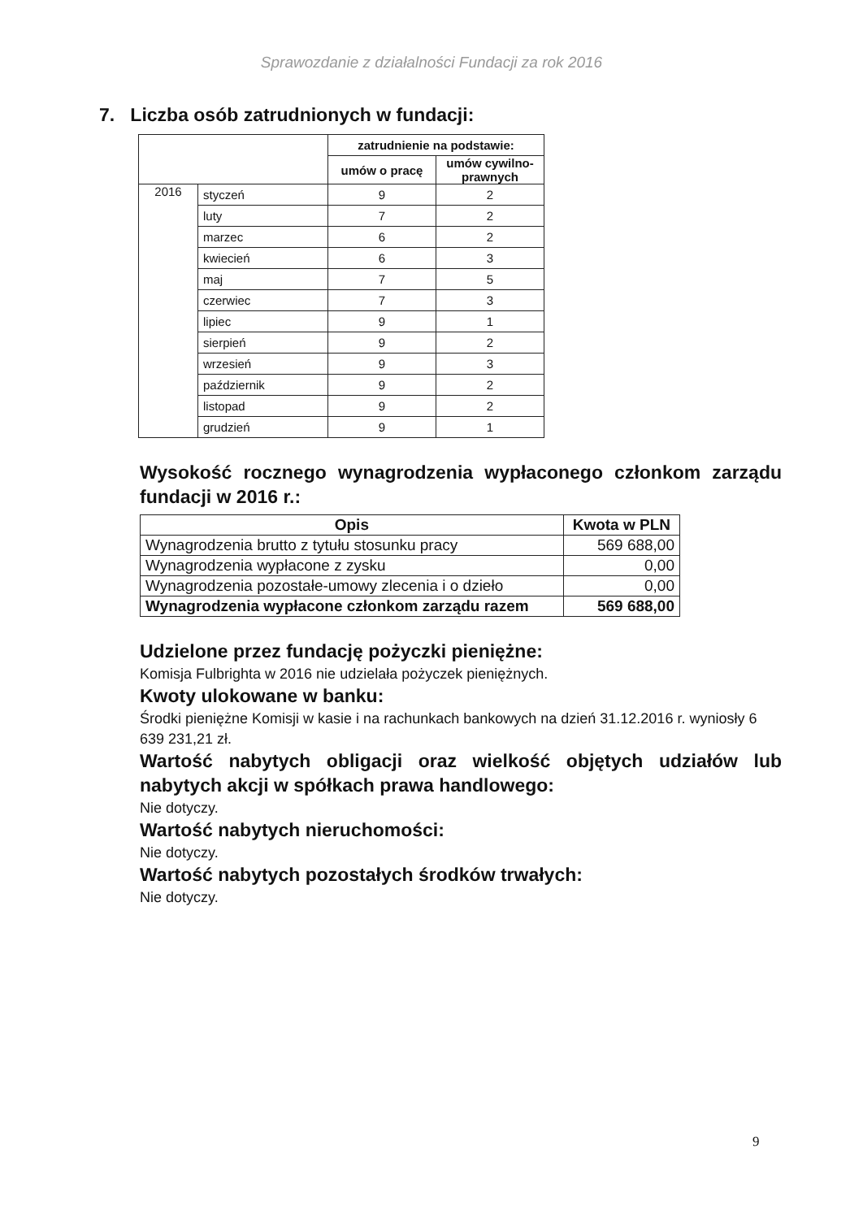Sprawozdanie z działalności Fundacji za rok 2016
7. Liczba osób zatrudnionych w fundacji:
| | | zatrudnienie na podstawie: | |
| --- | --- | --- | --- |
| | | umów o pracę | umów cywilno- prawnych |
| 2016 | styczeń | 9 | 2 |
| | luty | 7 | 2 |
| | marzec | 6 | 2 |
| | kwiecień | 6 | 3 |
| | maj | 7 | 5 |
| | czerwiec | 7 | 3 |
| | lipiec | 9 | 1 |
| | sierpień | 9 | 2 |
| | wrzesień | 9 | 3 |
| | październik | 9 | 2 |
| | listopad | 9 | 2 |
| | grudzień | 9 | 1 |
Wysokość rocznego wynagrodzenia wypłaconego członkom zarządu fundacji w 2016 r.:
| Opis | Kwota w PLN |
| --- | --- |
| Wynagrodzenia brutto z tytułu stosunku pracy | 569 688,00 |
| Wynagrodzenia wypłacone z zysku | 0,00 |
| Wynagrodzenia pozostałe-umowy zlecenia i o dzieło | 0,00 |
| Wynagrodzenia wypłacone członkom zarządu razem | 569 688,00 |
Udzielone przez fundację pożyczki pieniężne:
Komisja Fulbrighta w 2016 nie udzielała pożyczek pieniężnych.
Kwoty ulokowane w banku:
Środki pieniężne Komisji w kasie i na rachunkach bankowych na dzień 31.12.2016 r. wyniosły 6 639 231,21 zł.
Wartość nabytych obligacji oraz wielkość objętych udziałów lub nabytych akcji w spółkach prawa handlowego:
Nie dotyczy.
Wartość nabytych nieruchomości:
Nie dotyczy.
Wartość nabytych pozostałych środków trwałych:
Nie dotyczy.
9